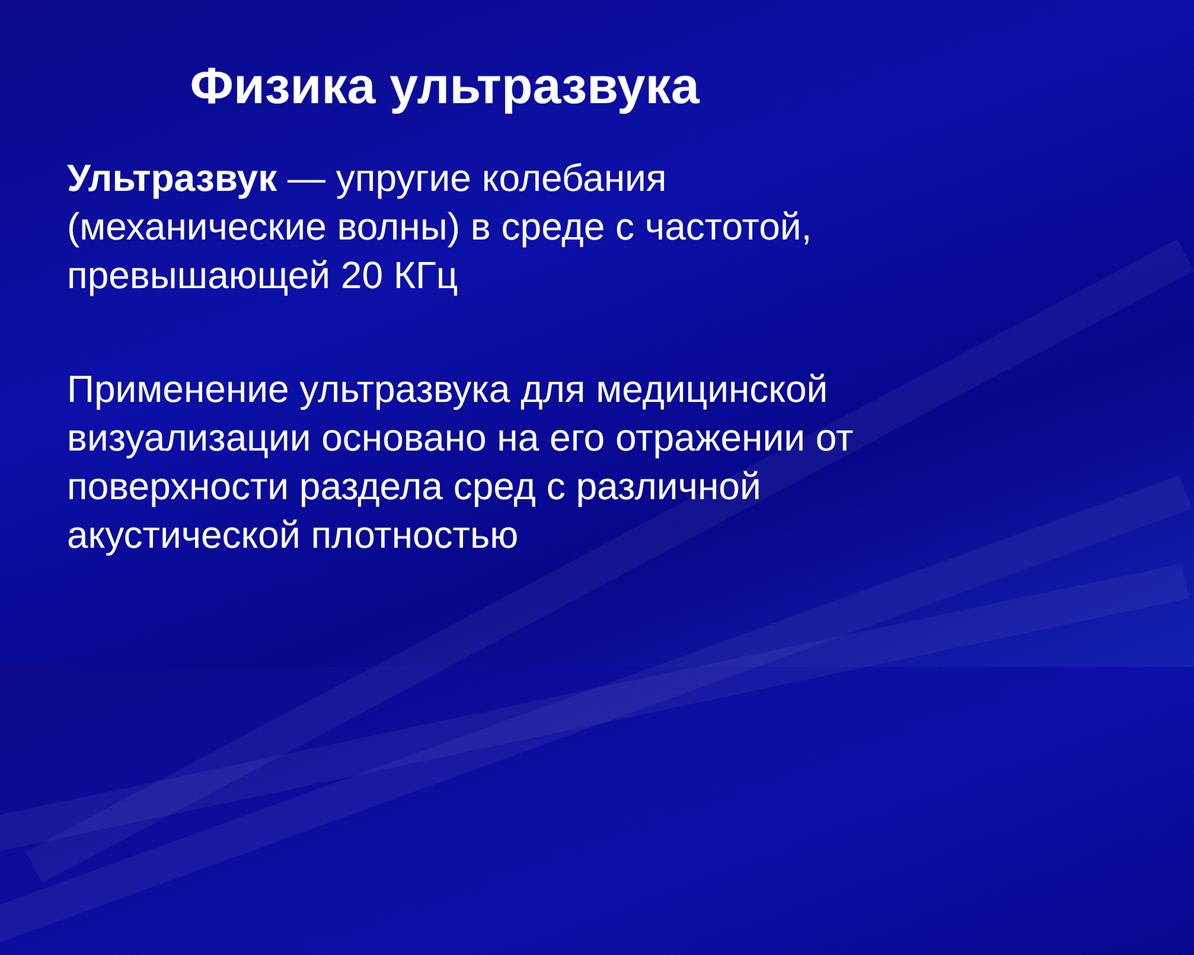Физика ультразвука
Ультразвук — упругие колебания (механические волны) в среде с частотой, превышающей 20 КГц
Применение ультразвука для медицинской визуализации основано на его отражении от поверхности раздела сред с различной акустической плотностью